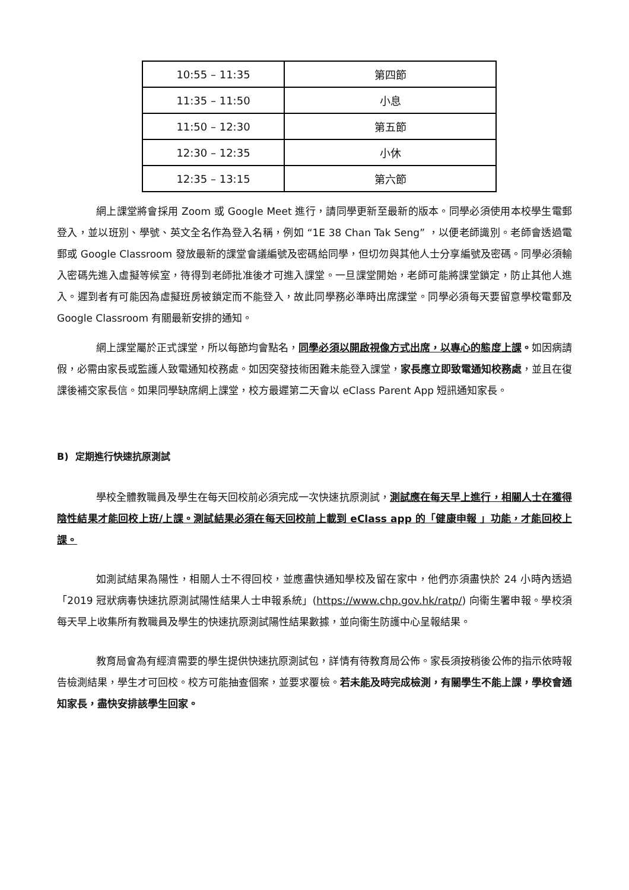| 10:55 – 11:35 | 第四節 |
| 11:35 – 11:50 | 小息 |
| 11:50 – 12:30 | 第五節 |
| 12:30 – 12:35 | 小休 |
| 12:35 – 13:15 | 第六節 |
網上課堂將會採用 Zoom 或 Google Meet 進行，請同學更新至最新的版本。同學必須使用本校學生電郵登入，並以班別、學號、英文全名作為登入名稱，例如 “1E 38 Chan Tak Seng” ，以便老師識別。老師會透過電郵或 Google Classroom 發放最新的課堂會議編號及密碼給同學，但切勿與其他人士分享編號及密碼。同學必須輸入密碼先進入虛擬等候室，待得到老師批准後才可進入課堂。一旦課堂開始，老師可能將課堂鎖定，防止其他人進入。遲到者有可能因為虛擬班房被鎖定而不能登入，故此同學務必準時出席課堂。同學必須每天要留意學校電郵及 Google Classroom 有關最新安排的通知。
網上課堂屬於正式課堂，所以每節均會點名，同學必須以開啟視像方式出席，以專心的態度上課。如因病請假，必需由家長或監護人致電通知校務處。如因突發技術困難未能登入課堂，家長應立即致電通知校務處，並且在復課後補交家長信。如果同學缺席網上課堂，校方最遲第二天會以 eClass Parent App 短訊通知家長。
B) 定期進行快速抗原測試
學校全體教職員及學生在每天回校前必須完成一次快速抗原測試，測試應在每天早上進行，相關人士在獲得陰性結果才能回校上班/上課。測試結果必須在每天回校前上載到 eClass app 的「健康申報 」功能，才能回校上課。
如測試結果為陽性，相關人士不得回校，並應盡快通知學校及留在家中，他們亦須盡快於 24 小時內透過「2019 冠狀病毒快速抗原測試陽性結果人士申報系統」(https://www.chp.gov.hk/ratp/) 向衞生署申報。學校須每天早上收集所有教職員及學生的快速抗原測試陽性結果數據，並向衞生防護中心呈報結果。
教育局會為有經濟需要的學生提供快速抗原測試包，詳情有待教育局公佈。家長須按稍後公佈的指示依時報告檢測結果，學生才可回校。校方可能抽查個案，並要求覆檢。若未能及時完成檢測，有關學生不能上課，學校會通知家長，盡快安排該學生回家。